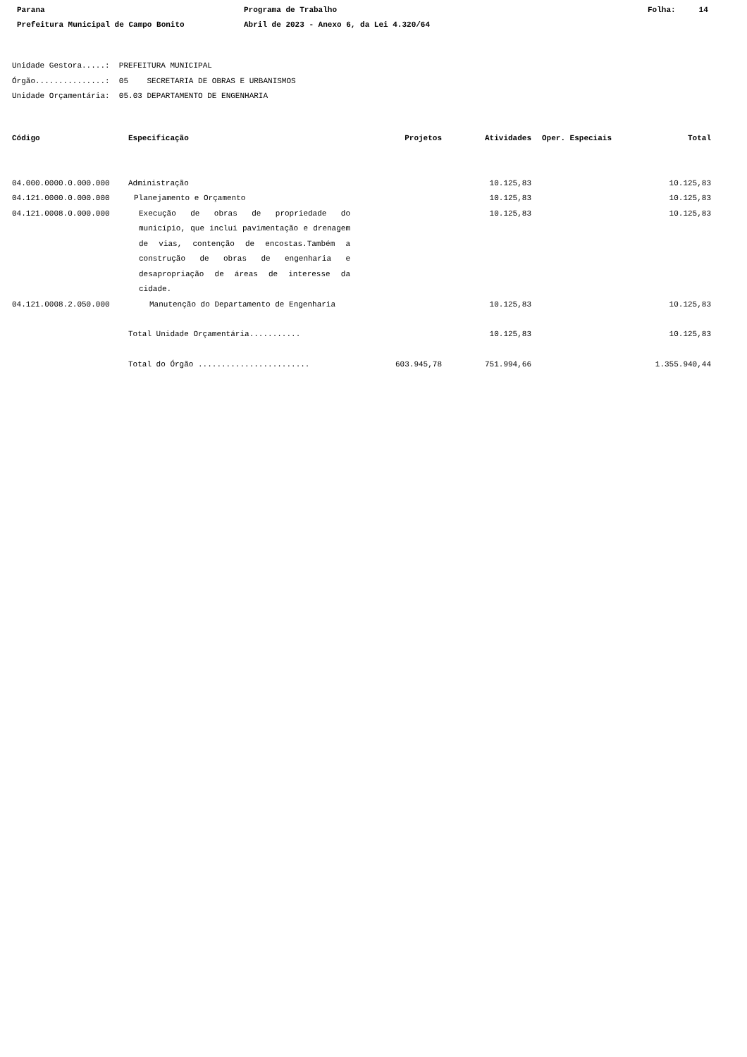Parana Programa de Trabalho Folha: 14
Prefeitura Municipal de Campo Bonito Abril de 2023 - Anexo 6, da Lei 4.320/64
Unidade Gestora.....: PREFEITURA MUNICIPAL
Órgão...............: 05 SECRETARIA DE OBRAS E URBANISMOS
Unidade Orçamentária: 05.03 DEPARTAMENTO DE ENGENHARIA
| Código | Especificação | Projetos | Atividades | Oper. Especiais | Total |
| --- | --- | --- | --- | --- | --- |
| 04.000.0000.0.000.000 | Administração | | 10.125,83 | | 10.125,83 |
| 04.121.0000.0.000.000 | Planejamento e Orçamento | | 10.125,83 | | 10.125,83 |
| 04.121.0008.0.000.000 | Execução de obras de propriedade do município, que inclui pavimentação e drenagem de vias, contenção de encostas.Também a construção de obras de engenharia e desapropriação de áreas de interesse da cidade. | | 10.125,83 | | 10.125,83 |
| 04.121.0008.2.050.000 | Manutenção do Departamento de Engenharia | | 10.125,83 | | 10.125,83 |
| | Total Unidade Orçamentária........... | | 10.125,83 | | 10.125,83 |
| | Total do Órgão ........................ | 603.945,78 | 751.994,66 | | 1.355.940,44 |